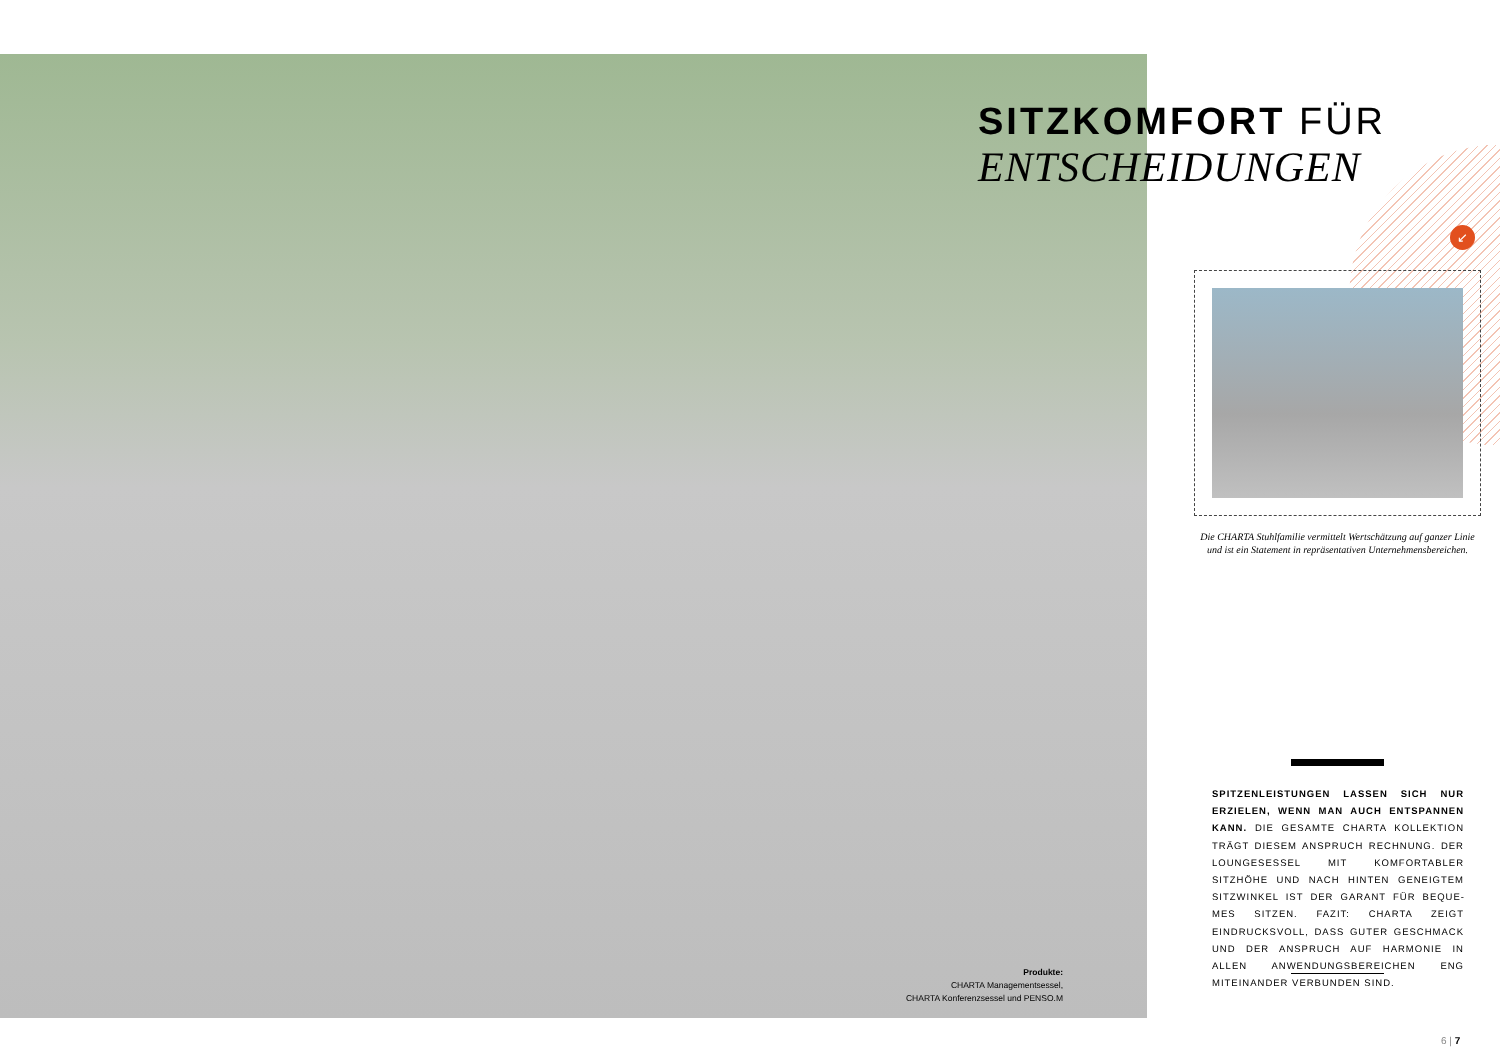SITZKOMFORT FÜR
ENTSCHEIDUNGEN
↙
Die CHARTA Stuhlfamilie vermittelt Wertschätzung auf ganzer Linie und ist ein Statement in repräsentativen Unternehmensbereichen.
SPITZENLEISTUNGEN LASSEN SICH NUR ERZIE­LEN, WENN MAN AUCH ENTSPANNEN KANN. DIE GESAMTE CHARTA KOLLEKTION TRÄGT DIESEM AN­SPRUCH RECHNUNG. DER LOUNGESESSEL MIT KOMFORTABLER SITZHÖHE UND NACH HINTEN GE­NEIGTEM SITZWINKEL IST DER GARANT FÜR BEQUE­MES SITZEN. FAZIT: CHARTA ZEIGT EINDRUCKSVOLL, DASS GUTER GESCHMACK UND DER ANSPRUCH AUF HARMONIE IN ALLEN ANWENDUNGSBEREICHEN ENG MITEINANDER VERBUNDEN SIND.
Produkte:
CHARTA Managementsessel,
CHARTA Konferenzsessel und PENSO.M
6 | 7